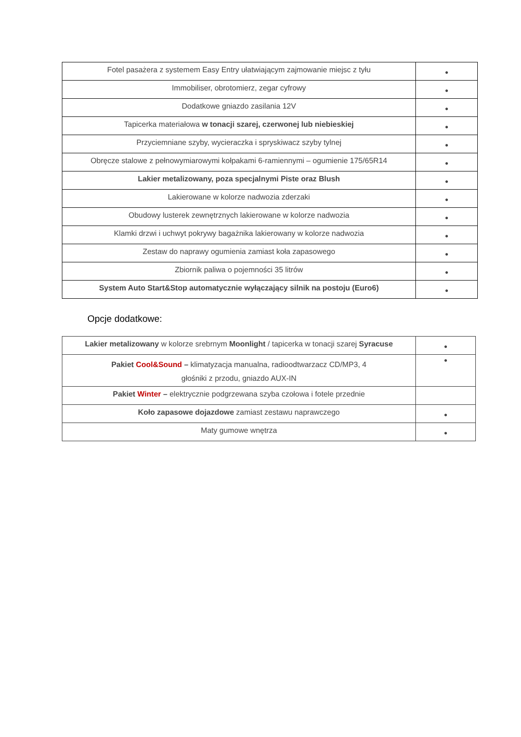| Fotel pasażera z systemem Easy Entry ułatwiającym zajmowanie miejsc z tyłu | ● |
| Immobiliser, obrotomierz, zegar cyfrowy | ● |
| Dodatkowe gniazdo zasilania 12V | ● |
| Tapicerka materiałowa w tonacji szarej, czerwonej lub niebieskiej | ● |
| Przyciemniane szyby, wycieraczka i spryskiwacz szyby tylnej | ● |
| Obręcze stalowe z pełnowymiarowymi kołpakami 6-ramiennymi – ogumienie 175/65R14 | ● |
| Lakier metalizowany, poza specjalnymi Piste oraz Blush | ● |
| Lakierowane w kolorze nadwozia zderzaki | ● |
| Obudowy lusterek zewnętrznych lakierowane w kolorze nadwozia | ● |
| Klamki drzwi i uchwyt pokrywy bagażnika lakierowany w kolorze nadwozia | ● |
| Zestaw do naprawy ogumienia zamiast koła zapasowego | ● |
| Zbiornik paliwa o pojemności 35 litrów | ● |
| System Auto Start&Stop automatycznie wyłączający silnik na postoju (Euro6) | ● |
Opcje dodatkowe:
| Lakier metalizowany w kolorze srebrnym Moonlight / tapicerka w tonacji szarej Syracuse | ● |
| Pakiet Cool&Sound – klimatyzacja manualna, radioodtwarzacz CD/MP3, 4 głośniki z przodu, gniazdo AUX-IN | ● |
| Pakiet Winter – elektrycznie podgrzewana szyba czołowa i fotele przednie | |
| Koło zapasowe dojazdowe zamiast zestawu naprawczego | ● |
| Maty gumowe wnętrza | ● |